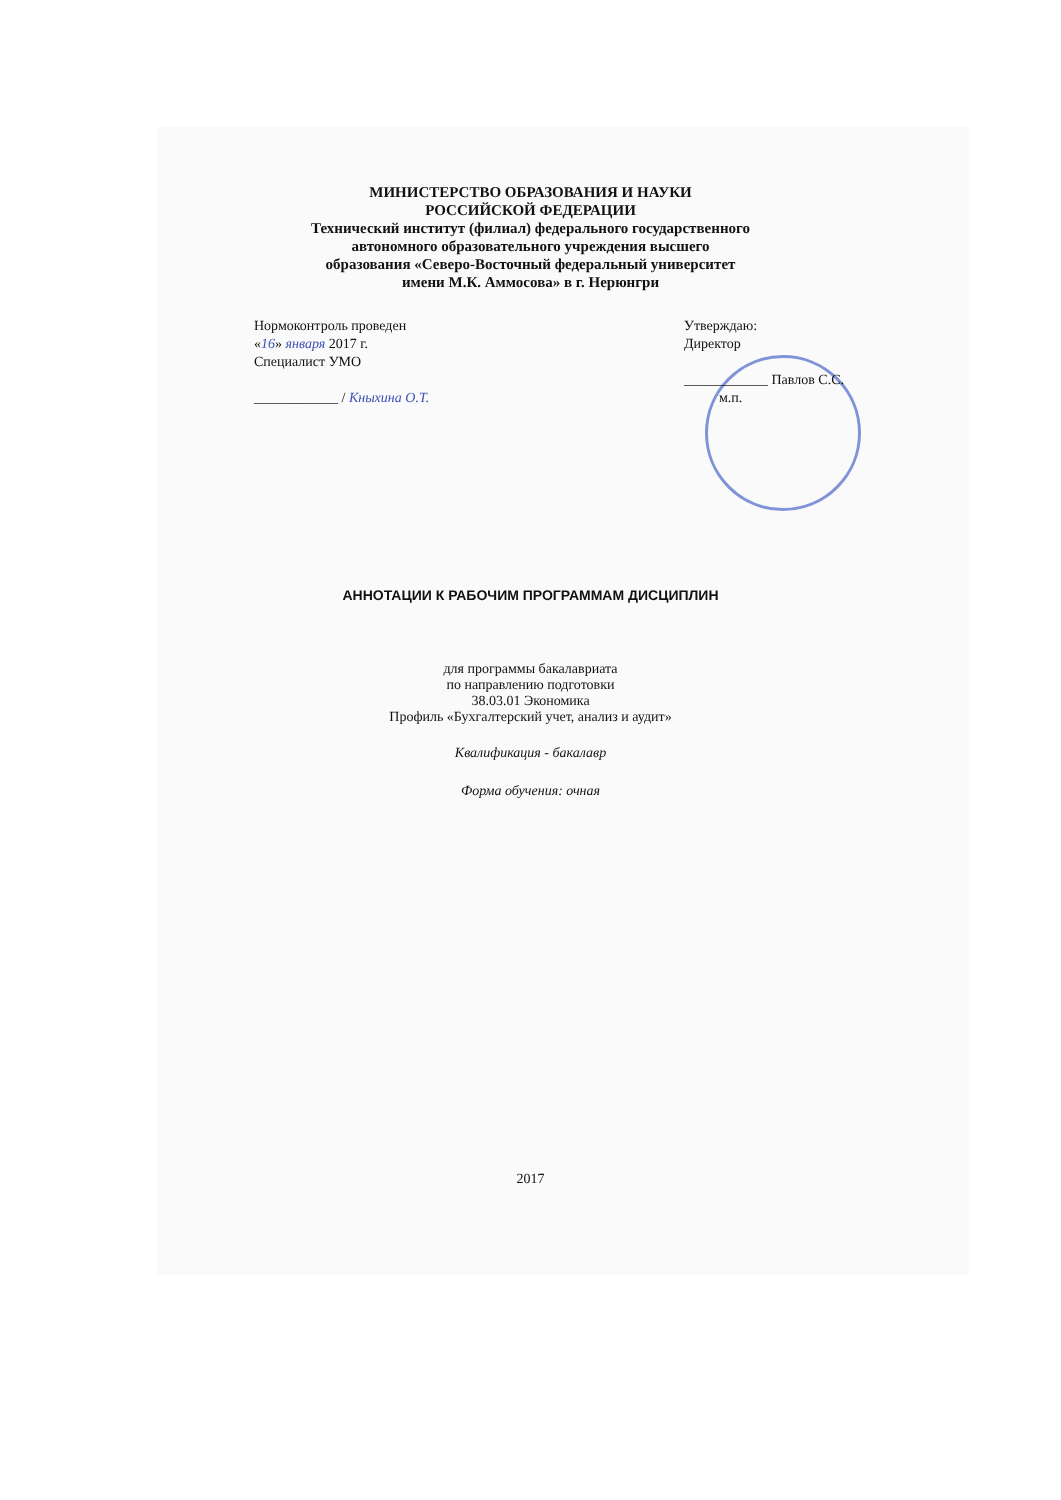МИНИСТЕРСТВО ОБРАЗОВАНИЯ И НАУКИ
РОССИЙСКОЙ ФЕДЕРАЦИИ
Технический институт (филиал) федерального государственного
автономного образовательного учреждения высшего
образования «Северо-Восточный федеральный университет
имени М.К. Аммосова» в г. Нерюнгри
Нормоконтроль проведен
«16» января 2017 г.
Специалист УМО
____________ / Кныхина О.Т.
Утверждаю:
Директор
____________ Павлов С.С.
м.п.
АННОТАЦИИ К РАБОЧИМ ПРОГРАММАМ ДИСЦИПЛИН
для программы бакалавриата
по направлению подготовки
38.03.01 Экономика
Профиль «Бухгалтерский учет, анализ и аудит»
Квалификация - бакалавр
Форма обучения: очная
2017